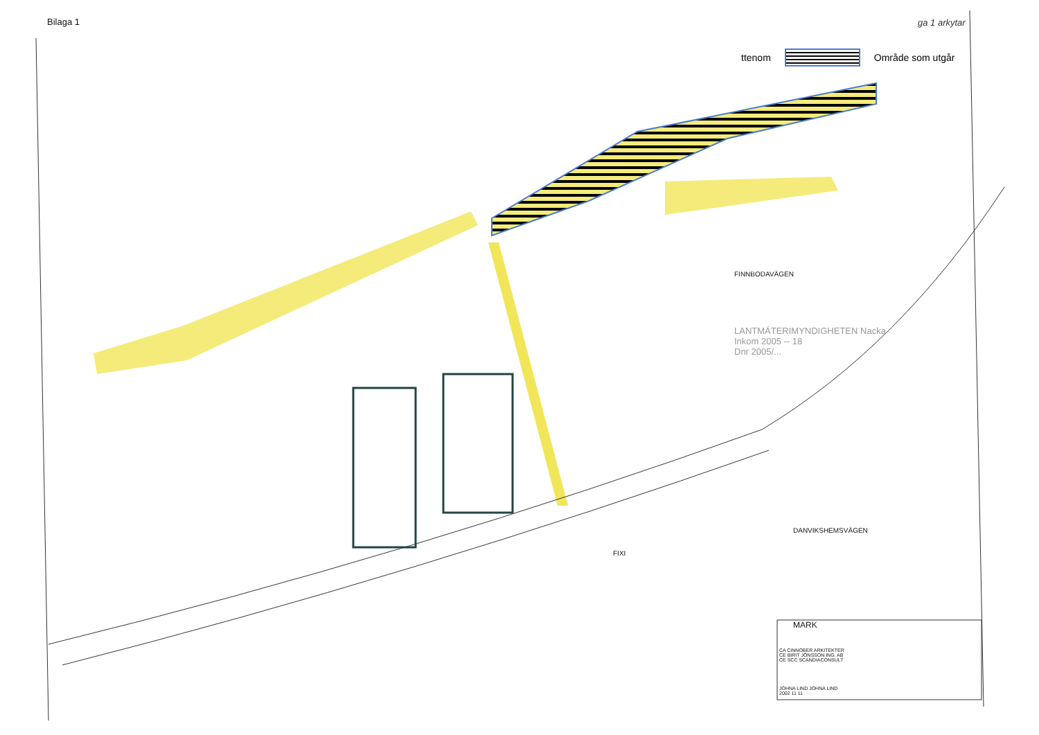Bilaga 1
ttenom Område som utgår
LANTMÄTERIMYNDIGHETEN Nacka
Inkom 2005 -- 18
Dnr 2005/...
FINNBODAVÄGEN
DANVIKSHEMSVÄGEN
FIXI
MARK
CA CINNOBER ARKITEKTER
CE BIRIT JÖNSSON ING. AB
CE SCC SCANDIACONSULT
JOHNA LIND JOHNA LIND
2002 11 11
ga 1 arkytar